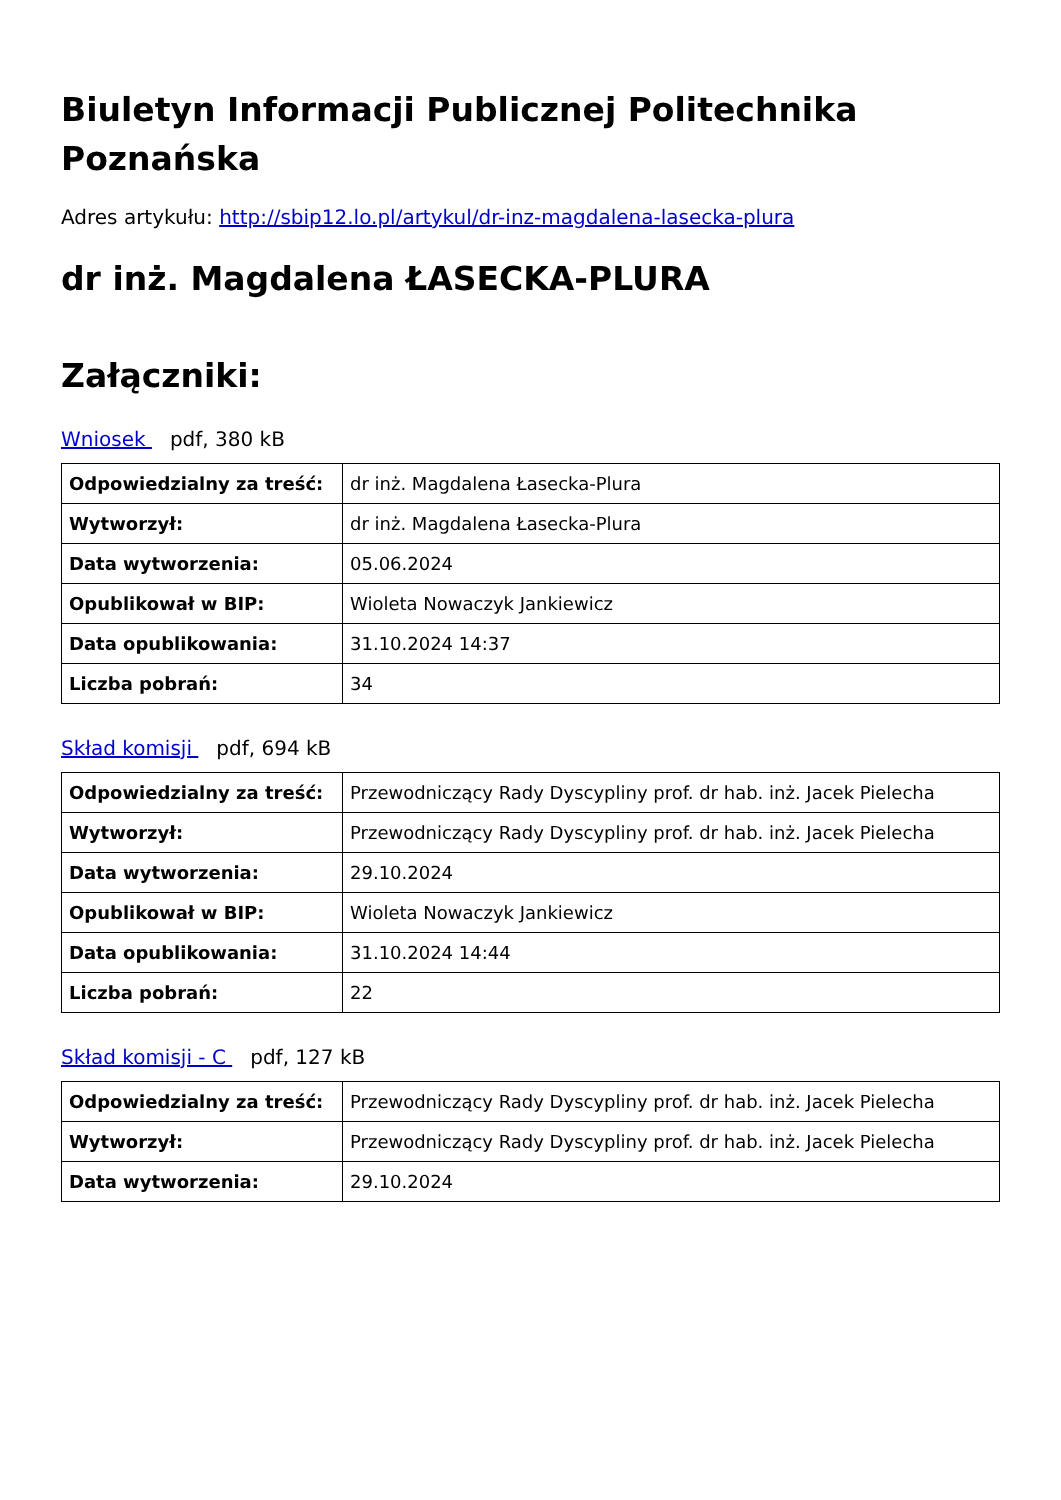Biuletyn Informacji Publicznej Politechnika Poznańska
Adres artykułu: http://sbip12.lo.pl/artykul/dr-inz-magdalena-lasecka-plura
dr inż. Magdalena ŁASECKA-PLURA
Załączniki:
Wniosek pdf, 380 kB
| Odpowiedzialny za treść: | dr inż. Magdalena Łasecka-Plura |
| Wytworzył: | dr inż. Magdalena Łasecka-Plura |
| Data wytworzenia: | 05.06.2024 |
| Opublikował w BIP: | Wioleta Nowaczyk Jankiewicz |
| Data opublikowania: | 31.10.2024 14:37 |
| Liczba pobrań: | 34 |
Skład komisji pdf, 694 kB
| Odpowiedzialny za treść: | Przewodniczący Rady Dyscypliny prof. dr hab. inż. Jacek Pielecha |
| Wytworzył: | Przewodniczący Rady Dyscypliny prof. dr hab. inż. Jacek Pielecha |
| Data wytworzenia: | 29.10.2024 |
| Opublikował w BIP: | Wioleta Nowaczyk Jankiewicz |
| Data opublikowania: | 31.10.2024 14:44 |
| Liczba pobrań: | 22 |
Skład komisji - C pdf, 127 kB
| Odpowiedzialny za treść: | Przewodniczący Rady Dyscypliny prof. dr hab. inż. Jacek Pielecha |
| Wytworzył: | Przewodniczący Rady Dyscypliny prof. dr hab. inż. Jacek Pielecha |
| Data wytworzenia: | 29.10.2024 |